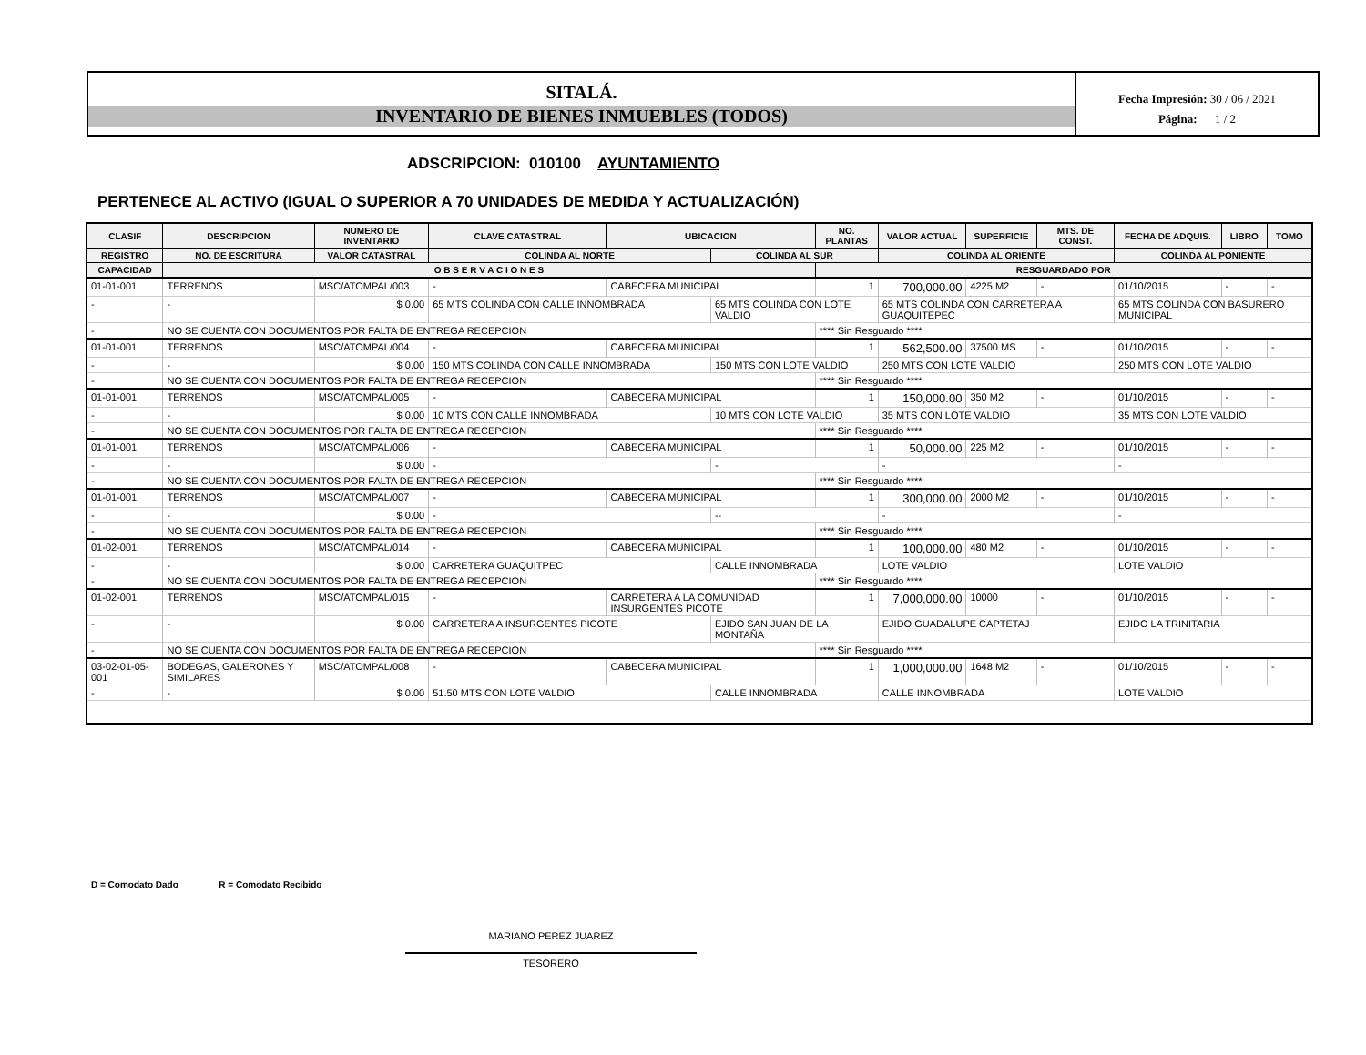SITALÁ.
INVENTARIO DE BIENES INMUEBLES (TODOS)
Fecha Impresión: 30 / 06 / 2021
Página: 1 / 2
ADSCRIPCION: 010100 AYUNTAMIENTO
PERTENECE AL ACTIVO (IGUAL O SUPERIOR A 70 UNIDADES DE MEDIDA Y ACTUALIZACIÓN)
| CLASIF | DESCRIPCION | | NUMERO DE INVENTARIO | CLAVE CATASTRAL | UBICACION | | NO. PLANTAS | VALOR ACTUAL | SUPERFICIE | MTS. DE CONST. | FECHA DE ADQUIS. | LIBRO | TOMO |
| --- | --- | --- | --- | --- | --- | --- | --- | --- | --- | --- | --- | --- | --- |
| REGISTRO | NO. DE ESCRITURA | VALOR CATASTRAL | | COLINDA AL NORTE | | COLINDA AL SUR | | COLINDA AL ORIENTE | | | COLINDA AL PONIENTE | | |
| CAPACIDAD | O B S E R V A C I O N E S | | | | | | RESGUARDADO POR | | | | | | |
| 01-01-001 | TERRENOS | | MSC/ATOMPAL/003 | - | CABECERA MUNICIPAL | | 1 | 700,000.00 | 4225 M2 | - | 01/10/2015 | - | - |
| - | - | $ 0.00 | | 65 MTS COLINDA CON CALLE INNOMBRADA | | 65 MTS COLINDA CON LOTE VALDIO | | 65 MTS COLINDA CON CARRETERA A GUAQUITEPEC | | | 65 MTS COLINDA CON BASURERO MUNICIPAL | | |
| - | NO SE CUENTA CON DOCUMENTOS POR FALTA DE ENTREGA RECEPCION | | | | | | **** Sin Resguardo **** | | | | | | |
| 01-01-001 | TERRENOS | | MSC/ATOMPAL/004 | - | CABECERA MUNICIPAL | | 1 | 562,500.00 | 37500 MS | - | 01/10/2015 | - | - |
| - | - | $ 0.00 | | 150 MTS COLINDA CON CALLE INNOMBRADA | | 150 MTS CON LOTE VALDIO | | 250 MTS CON LOTE VALDIO | | | 250 MTS CON LOTE VALDIO | | |
| - | NO SE CUENTA CON DOCUMENTOS POR FALTA DE ENTREGA RECEPCION | | | | | | **** Sin Resguardo **** | | | | | | |
| 01-01-001 | TERRENOS | | MSC/ATOMPAL/005 | - | CABECERA MUNICIPAL | | 1 | 150,000.00 | 350 M2 | - | 01/10/2015 | - | - |
| - | - | $ 0.00 | | 10 MTS CON CALLE INNOMBRADA | | 10 MTS CON LOTE VALDIO | | 35 MTS CON LOTE VALDIO | | | 35 MTS CON LOTE VALDIO | | |
| - | NO SE CUENTA CON DOCUMENTOS POR FALTA DE ENTREGA RECEPCION | | | | | | **** Sin Resguardo **** | | | | | | |
| 01-01-001 | TERRENOS | | MSC/ATOMPAL/006 | - | CABECERA MUNICIPAL | | 1 | 50,000.00 | 225 M2 | - | 01/10/2015 | - | - |
| - | - | $ 0.00 | | - | | - | | - | | | - | | |
| - | NO SE CUENTA CON DOCUMENTOS POR FALTA DE ENTREGA RECEPCION | | | | | | **** Sin Resguardo **** | | | | | | |
| 01-01-001 | TERRENOS | | MSC/ATOMPAL/007 | - | CABECERA MUNICIPAL | | 1 | 300,000.00 | 2000 M2 | - | 01/10/2015 | - | - |
| - | - | $ 0.00 | | - | | -- | | - | | | - | | |
| - | NO SE CUENTA CON DOCUMENTOS POR FALTA DE ENTREGA RECEPCION | | | | | | **** Sin Resguardo **** | | | | | | |
| 01-02-001 | TERRENOS | | MSC/ATOMPAL/014 | - | CABECERA MUNICIPAL | | 1 | 100,000.00 | 480 M2 | - | 01/10/2015 | - | - |
| - | - | $ 0.00 | | CARRETERA GUAQUITPEC | | CALLE INNOMBRADA | | LOTE VALDIO | | | LOTE VALDIO | | |
| - | NO SE CUENTA CON DOCUMENTOS POR FALTA DE ENTREGA RECEPCION | | | | | | **** Sin Resguardo **** | | | | | | |
| 01-02-001 | TERRENOS | | MSC/ATOMPAL/015 | - | CARRETERA A LA COMUNIDAD INSURGENTES PICOTE | | 1 | 7,000,000.00 | 10000 | - | 01/10/2015 | - | - |
| - | - | $ 0.00 | | CARRETERA A INSURGENTES PICOTE | | EJIDO SAN JUAN DE LA MONTAÑA | | EJIDO GUADALUPE CAPTETAJ | | | EJIDO LA TRINITARIA | | |
| - | NO SE CUENTA CON DOCUMENTOS POR FALTA DE ENTREGA RECEPCION | | | | | | **** Sin Resguardo **** | | | | | | |
| 03-02-01-05-001 | BODEGAS, GALERONES Y SIMILARES | | MSC/ATOMPAL/008 | - | CABECERA MUNICIPAL | | 1 | 1,000,000.00 | 1648 M2 | - | 01/10/2015 | - | - |
| - | - | $ 0.00 | | 51.50 MTS CON LOTE VALDIO | | CALLE INNOMBRADA | | CALLE INNOMBRADA | | | LOTE VALDIO | | |
D = Comodato Dado R = Comodato Recibido
MARIANO PEREZ JUAREZ
TESORERO